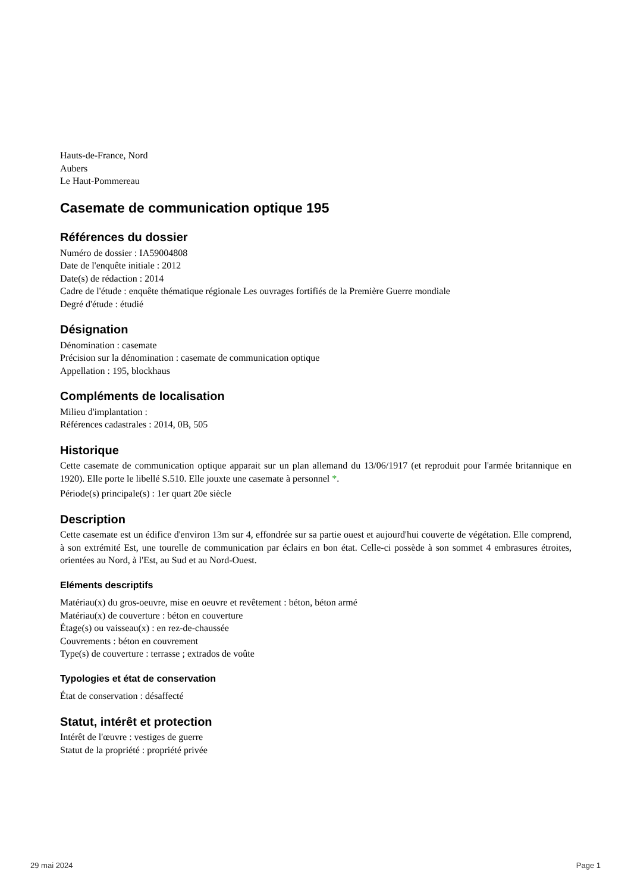Hauts-de-France, Nord
Aubers
Le Haut-Pommereau
Casemate de communication optique 195
Références du dossier
Numéro de dossier : IA59004808
Date de l'enquête initiale : 2012
Date(s) de rédaction : 2014
Cadre de l'étude : enquête thématique régionale Les ouvrages fortifiés de la Première Guerre mondiale
Degré d'étude : étudié
Désignation
Dénomination : casemate
Précision sur la dénomination : casemate de communication optique
Appellation : 195, blockhaus
Compléments de localisation
Milieu d'implantation :
Références cadastrales : 2014, 0B, 505
Historique
Cette casemate de communication optique apparait sur un plan allemand du 13/06/1917 (et reproduit pour l'armée britannique en 1920). Elle porte le libellé S.510. Elle jouxte une casemate à personnel *.
Période(s) principale(s) : 1er quart 20e siècle
Description
Cette casemate est un édifice d'environ 13m sur 4, effondrée sur sa partie ouest et aujourd'hui couverte de végétation. Elle comprend, à son extrémité Est, une tourelle de communication par éclairs en bon état. Celle-ci possède à son sommet 4 embrasures étroites, orientées au Nord, à l'Est, au Sud et au Nord-Ouest.
Eléments descriptifs
Matériau(x) du gros-oeuvre, mise en oeuvre et revêtement : béton, béton armé
Matériau(x) de couverture : béton en couverture
Étage(s) ou vaisseau(x) : en rez-de-chaussée
Couvrements : béton en couvrement
Type(s) de couverture : terrasse ; extrados de voûte
Typologies et état de conservation
État de conservation : désaffecté
Statut, intérêt et protection
Intérêt de l'œuvre : vestiges de guerre
Statut de la propriété : propriété privée
29 mai 2024 Page 1